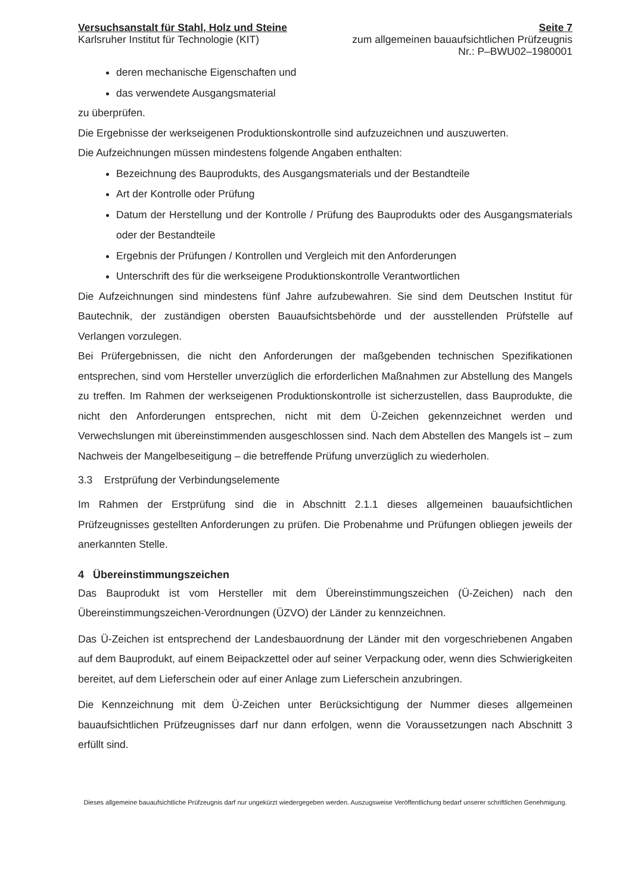Versuchsanstalt für Stahl, Holz und Steine
Karlsruher Institut für Technologie (KIT)
Seite 7
zum allgemeinen bauaufsichtlichen Prüfzeugnis
Nr.: P–BWU02–1980001
deren mechanische Eigenschaften und
das verwendete Ausgangsmaterial
zu überprüfen.
Die Ergebnisse der werkseigenen Produktionskontrolle sind aufzuzeichnen und auszuwerten.
Die Aufzeichnungen müssen mindestens folgende Angaben enthalten:
Bezeichnung des Bauprodukts, des Ausgangsmaterials und der Bestandteile
Art der Kontrolle oder Prüfung
Datum der Herstellung und der Kontrolle / Prüfung des Bauprodukts oder des Ausgangsmaterials oder der Bestandteile
Ergebnis der Prüfungen / Kontrollen und Vergleich mit den Anforderungen
Unterschrift des für die werkseigene Produktionskontrolle Verantwortlichen
Die Aufzeichnungen sind mindestens fünf Jahre aufzubewahren. Sie sind dem Deutschen Institut für Bautechnik, der zuständigen obersten Bauaufsichtsbehörde und der ausstellenden Prüfstelle auf Verlangen vorzulegen.
Bei Prüfergebnissen, die nicht den Anforderungen der maßgebenden technischen Spezifikationen entsprechen, sind vom Hersteller unverzüglich die erforderlichen Maßnahmen zur Abstellung des Mangels zu treffen. Im Rahmen der werkseigenen Produktionskontrolle ist sicherzustellen, dass Bauprodukte, die nicht den Anforderungen entsprechen, nicht mit dem Ü-Zeichen gekennzeichnet werden und Verwechslungen mit übereinstimmenden ausgeschlossen sind. Nach dem Abstellen des Mangels ist – zum Nachweis der Mangelbeseitigung – die betreffende Prüfung unverzüglich zu wiederholen.
3.3 Erstprüfung der Verbindungselemente
Im Rahmen der Erstprüfung sind die in Abschnitt 2.1.1 dieses allgemeinen bauaufsichtlichen Prüfzeugnisses gestellten Anforderungen zu prüfen. Die Probenahme und Prüfungen obliegen jeweils der anerkannten Stelle.
4 Übereinstimmungszeichen
Das Bauprodukt ist vom Hersteller mit dem Übereinstimmungszeichen (Ü-Zeichen) nach den Übereinstimmungszeichen-Verordnungen (ÜZVO) der Länder zu kennzeichnen.
Das Ü-Zeichen ist entsprechend der Landesbauordnung der Länder mit den vorgeschriebenen Angaben auf dem Bauprodukt, auf einem Beipackzettel oder auf seiner Verpackung oder, wenn dies Schwierigkeiten bereitet, auf dem Lieferschein oder auf einer Anlage zum Lieferschein anzubringen.
Die Kennzeichnung mit dem Ü-Zeichen unter Berücksichtigung der Nummer dieses allgemeinen bauaufsichtlichen Prüfzeugnisses darf nur dann erfolgen, wenn die Voraussetzungen nach Abschnitt 3 erfüllt sind.
Dieses allgemeine bauaufsichtliche Prüfzeugnis darf nur ungekürzt wiedergegeben werden. Auszugsweise Veröffentlichung bedarf unserer schriftlichen Genehmigung.